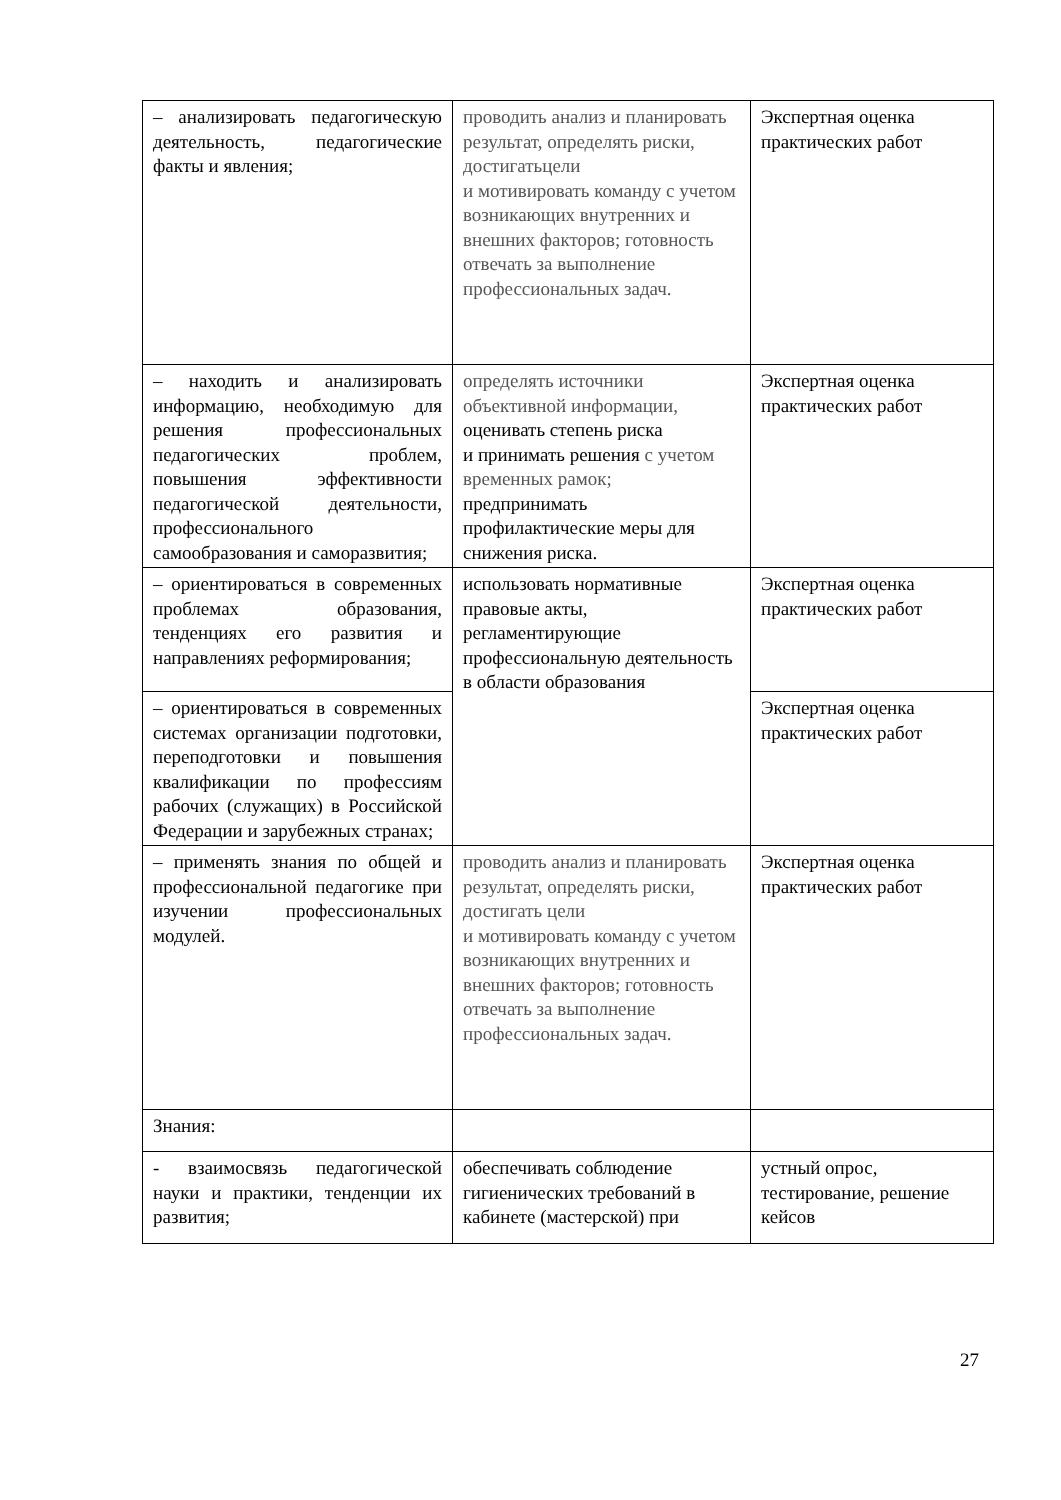| – анализировать педагогическую деятельность, педагогические факты и явления; | проводить анализ и планировать результат, определять риски, достигатьцели и мотивировать команду с учетом возникающих внутренних и внешних факторов; готовность отвечать за выполнение профессиональных задач. | Экспертная оценка практических работ |
| – находить и анализировать информацию, необходимую для решения профессиональных педагогических проблем, повышения эффективности педагогической деятельности, профессионального самообразования и саморазвития; | определять источники объективной информации, оценивать степень риска и принимать решения с учетом временных рамок; предпринимать профилактические меры для снижения риска. | Экспертная оценка практических работ |
| – ориентироваться в современных проблемах образования, тенденциях его развития и направлениях реформирования; | использовать нормативные правовые акты, регламентирующие профессиональную деятельность в области образования | Экспертная оценка практических работ |
| – ориентироваться в современных системах организации подготовки, переподготовки и повышения квалификации по профессиям рабочих (служащих) в Российской Федерации и зарубежных странах; | | Экспертная оценка практических работ |
| – применять знания по общей и профессиональной педагогике при изучении профессиональных модулей. | проводить анализ и планировать результат, определять риски, достигать цели и мотивировать команду с учетом возникающих внутренних и внешних факторов; готовность отвечать за выполнение профессиональных задач. | Экспертная оценка практических работ |
| Знания: | | |
| - взаимосвязь педагогической науки и практики, тенденции их развития; | обеспечивать соблюдение гигиенических требований в кабинете (мастерской) при | устный опрос, тестирование, решение кейсов |
27